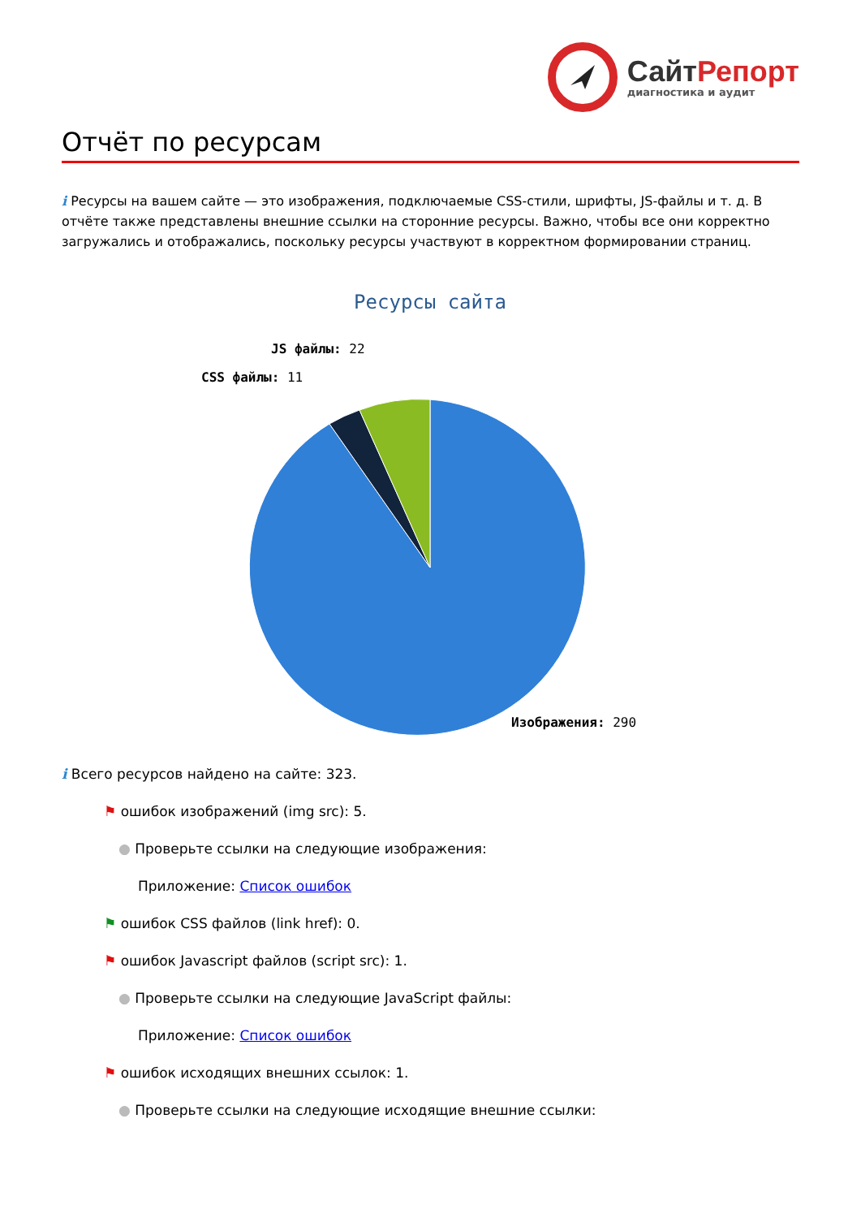СайтРепорт
диагностика и аудит
Отчёт по ресурсам
i Ресурсы на вашем сайте — это изображения, подключаемые CSS-стили, шрифты, JS-файлы и т. д. В отчёте также представлены внешние ссылки на сторонние ресурсы. Важно, чтобы все они корректно загружались и отображались, поскольку ресурсы участвуют в корректном формировании страниц.
Ресурсы сайта
JS файлы: 22
CSS файлы: 11
Изображения: 290
i Всего ресурсов найдено на сайте: 323.
⚑ ошибок изображений (img src): 5.
● Проверьте ссылки на следующие изображения:
Приложение: Список ошибок
⚑ ошибок CSS файлов (link href): 0.
⚑ ошибок Javascript файлов (script src): 1.
● Проверьте ссылки на следующие JavaScript файлы:
Приложение: Список ошибок
⚑ ошибок исходящих внешних ссылок: 1.
● Проверьте ссылки на следующие исходящие внешние ссылки: